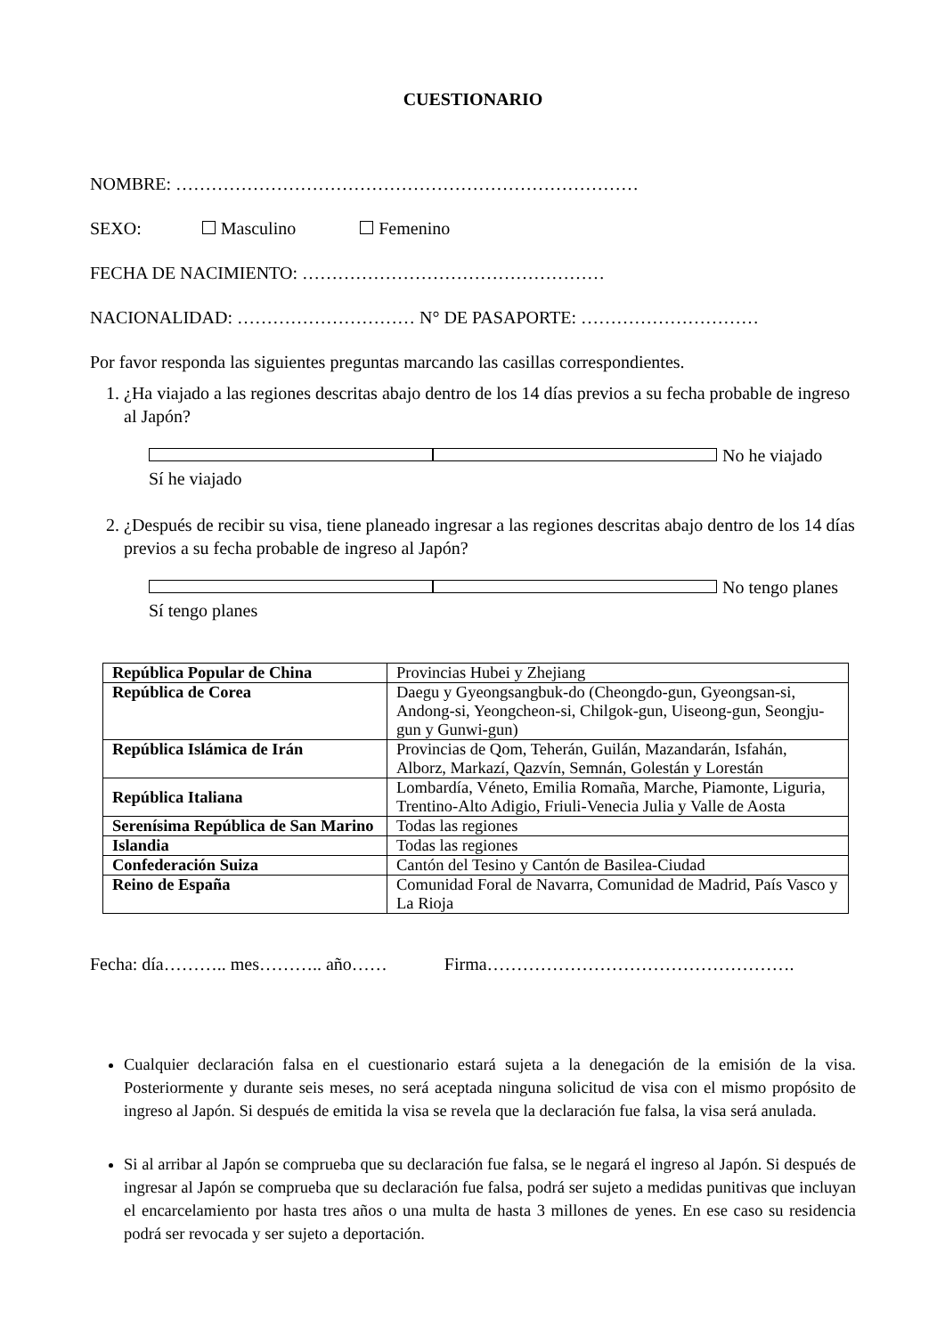CUESTIONARIO
NOMBRE: ……………………………………………………………………
SEXO: Masculino Femenino
FECHA DE NACIMIENTO: ……………………………………………
NACIONALIDAD: ………………………… N° DE PASAPORTE: …………………………
Por favor responda las siguientes preguntas marcando las casillas correspondientes.
1. ¿Ha viajado a las regiones descritas abajo dentro de los 14 días previos a su fecha probable de ingreso al Japón?
Sí he viajado No he viajado
2. ¿Después de recibir su visa, tiene planeado ingresar a las regiones descritas abajo dentro de los 14 días previos a su fecha probable de ingreso al Japón?
Sí tengo planes No tengo planes
| República Popular de China | Provincias Hubei y Zhejiang |
| República de Corea | Daegu y Gyeongsangbuk-do (Cheongdo-gun, Gyeongsan-si, Andong-si, Yeongcheon-si, Chilgok-gun, Uiseong-gun, Seongju-gun y Gunwi-gun) |
| República Islámica de Irán | Provincias de Qom, Teherán, Guilán, Mazandarán, Isfahán, Alborz, Markazí, Qazvín, Semnán, Golestán y Lorestán |
| República Italiana | Lombardía, Véneto, Emilia Romaña, Marche, Piamonte, Liguria, Trentino-Alto Adigio, Friuli-Venecia Julia y Valle de Aosta |
| Serenísima República de San Marino | Todas las regiones |
| Islandia | Todas las regiones |
| Confederación Suiza | Cantón del Tesino y Cantón de Basilea-Ciudad |
| Reino de España | Comunidad Foral de Navarra, Comunidad de Madrid, País Vasco y La Rioja |
Fecha: día……….. mes……….. año…… Firma…………………………………………….
Cualquier declaración falsa en el cuestionario estará sujeta a la denegación de la emisión de la visa. Posteriormente y durante seis meses, no será aceptada ninguna solicitud de visa con el mismo propósito de ingreso al Japón. Si después de emitida la visa se revela que la declaración fue falsa, la visa será anulada.
Si al arribar al Japón se comprueba que su declaración fue falsa, se le negará el ingreso al Japón. Si después de ingresar al Japón se comprueba que su declaración fue falsa, podrá ser sujeto a medidas punitivas que incluyan el encarcelamiento por hasta tres años o una multa de hasta 3 millones de yenes. En ese caso su residencia podrá ser revocada y ser sujeto a deportación.